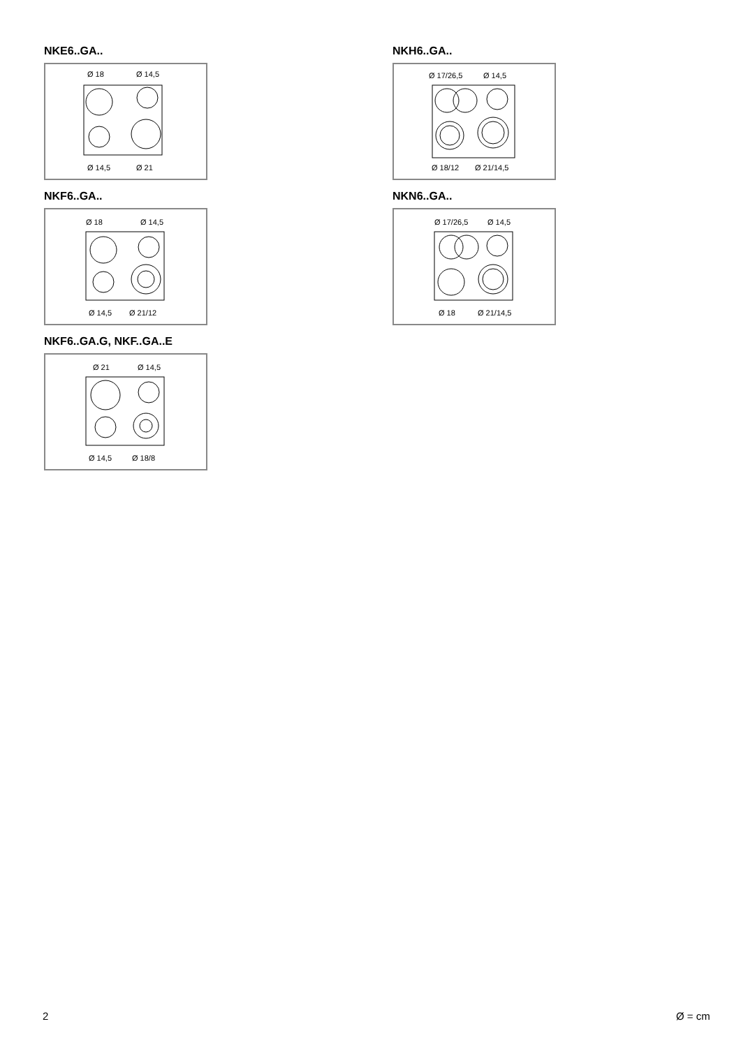NKE6..GA..
Ø 18 Ø 14,5
Ø 14,5 Ø 21
NKF6..GA..
Ø 18 Ø 14,5
Ø 14,5 Ø 21/12
NKF6..GA.G, NKF..GA..E
Ø 21 Ø 14,5
Ø 14,5 Ø 18/8
NKH6..GA..
Ø 17/26,5 Ø 14,5
Ø 18/12 Ø 21/14,5
NKN6..GA..
Ø 17/26,5 Ø 14,5
Ø 18 Ø 21/14,5
2 Ø = cm